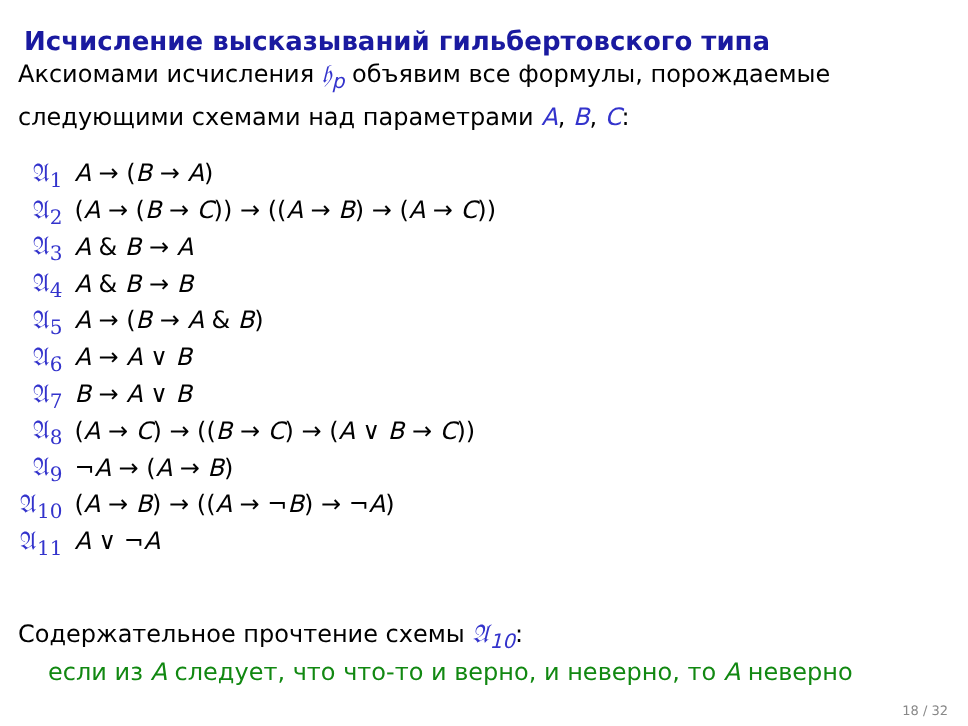Исчисление высказываний гильбертовского типа
Аксиомами исчисления 𝔥<sub>p</sub> объявим все формулы, порождаемые следующими схемами над параметрами A, B, C:
| 𝔄<sub>1</sub> | A → ( B → A ) |
| 𝔄<sub>2</sub> | ( A → ( B → C )) → (( A → B ) → ( A → C )) |
| 𝔄<sub>3</sub> | A & B → A |
| 𝔄<sub>4</sub> | A & B → B |
| 𝔄<sub>5</sub> | A → ( B → A & B ) |
| 𝔄<sub>6</sub> | A → A ∨ B |
| 𝔄<sub>7</sub> | B → A ∨ B |
| 𝔄<sub>8</sub> | ( A → C ) → (( B → C ) → ( A ∨ B → C )) |
| 𝔄<sub>9</sub> | ¬ A → ( A → B ) |
| 𝔄<sub>10</sub> | ( A → B ) → (( A → ¬ B ) → ¬ A ) |
| 𝔄<sub>11</sub> | A ∨ ¬ A |
Содержательное прочтение схемы 𝔄<sub>10</sub>:
если из A следует, что что-то и верно, и неверно, то A неверно
18 / 32